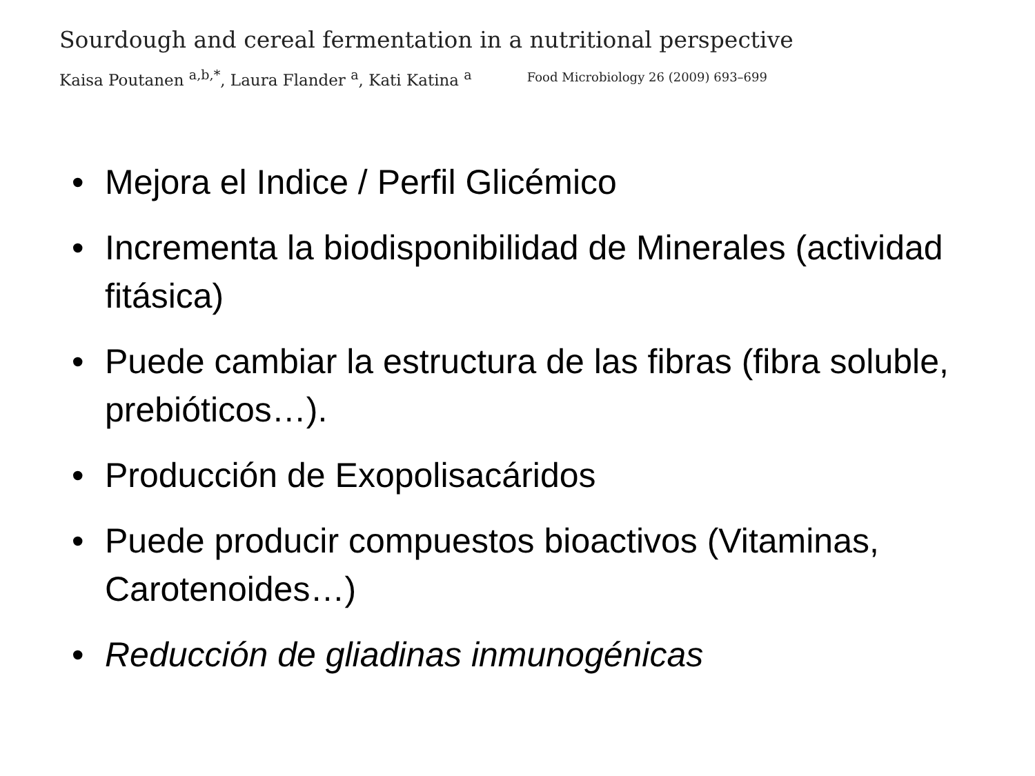Sourdough and cereal fermentation in a nutritional perspective
Kaisa Poutanen <sup>a,b,*</sup>, Laura Flander <sup>a</sup>, Kati Katina <sup>a</sup> Food Microbiology 26 (2009) 693–699
• Mejora el Indice / Perfil Glicémico
• Incrementa la biodisponibilidad de Minerales (actividad fitásica)
• Puede cambiar la estructura de las fibras (fibra soluble, prebióticos…).
• Producción de Exopolisacáridos
• Puede producir compuestos bioactivos (Vitaminas, Carotenoides…)
• Reducción de gliadinas inmunogénicas